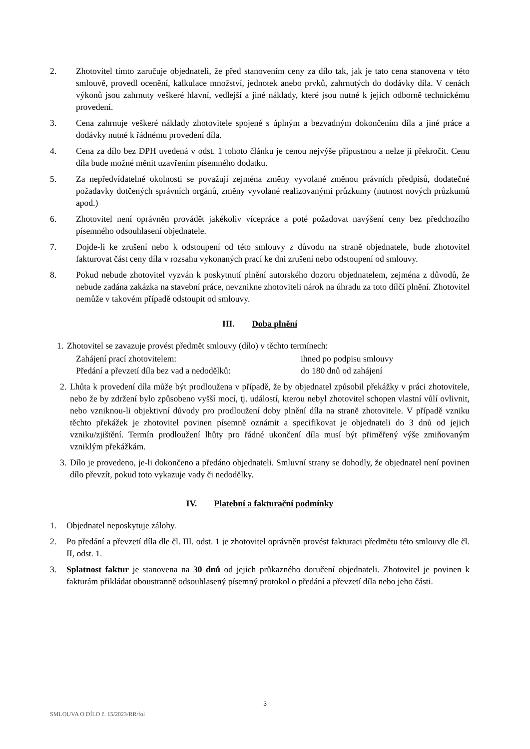2. Zhotovitel tímto zaručuje objednateli, že před stanovením ceny za dílo tak, jak je tato cena stanovena v této smlouvě, provedl ocenění, kalkulace množství, jednotek anebo prvků, zahrnutých do dodávky díla. V cenách výkonů jsou zahrnuty veškeré hlavní, vedlejší a jiné náklady, které jsou nutné k jejich odborně technickému provedení.
3. Cena zahrnuje veškeré náklady zhotovitele spojené s úplným a bezvadným dokončením díla a jiné práce a dodávky nutné k řádnému provedení díla.
4. Cena za dílo bez DPH uvedená v odst. 1 tohoto článku je cenou nejvýše přípustnou a nelze ji překročit. Cenu díla bude možné měnit uzavřením písemného dodatku.
5. Za nepředvídatelné okolnosti se považují zejména změny vyvolané změnou právních předpisů, dodatečné požadavky dotčených správních orgánů, změny vyvolané realizovanými průzkumy (nutnost nových průzkumů apod.)
6. Zhotovitel není oprávněn provádět jakékoliv vícepráce a poté požadovat navýšení ceny bez předchozího písemného odsouhlasení objednatele.
7. Dojde-li ke zrušení nebo k odstoupení od této smlouvy z důvodu na straně objednatele, bude zhotovitel fakturovat část ceny díla v rozsahu vykonaných prací ke dni zrušení nebo odstoupení od smlouvy.
8. Pokud nebude zhotovitel vyzván k poskytnutí plnění autorského dozoru objednatelem, zejména z důvodů, že nebude zadána zakázka na stavební práce, nevznikne zhotoviteli nárok na úhradu za toto dílčí plnění. Zhotovitel nemůže v takovém případě odstoupit od smlouvy.
III. Doba plnění
1. Zhotovitel se zavazuje provést předmět smlouvy (dílo) v těchto termínech:
Zahájení prací zhotovitelem: ihned po podpisu smlouvy
Předání a převzetí díla bez vad a nedodělků: do 180 dnů od zahájení
2. Lhůta k provedení díla může být prodloužena v případě, že by objednatel způsobil překážky v práci zhotovitele, nebo že by zdržení bylo způsobeno vyšší mocí, tj. událostí, kterou nebyl zhotovitel schopen vlastní vůlí ovlivnit, nebo vzniknou-li objektivní důvody pro prodloužení doby plnění díla na straně zhotovitele. V případě vzniku těchto překážek je zhotovitel povinen písemně oznámit a specifikovat je objednateli do 3 dnů od jejich vzniku/zjištění. Termín prodloužení lhůty pro řádné ukončení díla musí být přiměřený výše zmiňovaným vzniklým překážkám.
3. Dílo je provedeno, je-li dokončeno a předáno objednateli. Smluvní strany se dohodly, že objednatel není povinen dílo převzít, pokud toto vykazuje vady či nedodělky.
IV. Platební a fakturační podmínky
1. Objednatel neposkytuje zálohy.
2. Po předání a převzetí díla dle čl. III. odst. 1 je zhotovitel oprávněn provést fakturaci předmětu této smlouvy dle čl. II, odst. 1.
3. Splatnost faktur je stanovena na 30 dnů od jejich průkazného doručení objednateli. Zhotovitel je povinen k fakturám přikládat oboustranně odsouhlasený písemný protokol o předání a převzetí díla nebo jeho části.
3
SMLOUVA O DÍLO č. 15/2023/RR/fol